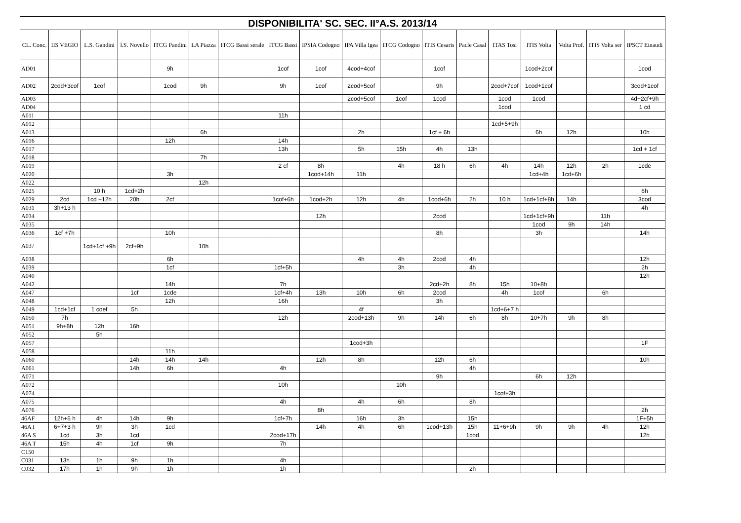| DISPONIBILITA' SC. SEC. II°A.S. 2013/14 | | | | | | | | | | | | | | | | | |
| CL. Conc. | IIS VEGIO | L.S. Gandini | l.S. Novello | ITCG Pandini | LA Piazza | ITCG Bassi serale | ITCG Bassi | IPSIA Codogno | IPA Villa Igea | ITCG Codogno | ITIS Cesaris | Pacle Casal | ITAS Tosi | ITIS Volta | Volta Prof. | ITIS Volta ser | IPSCT Einaudi |
| AD01 | | | | 9h | | | 1cof | 1cof | 4cod+4cof | | 1cof | | | 1cod+2cof | | | 1cod |
| AD02 | 2cod+3cof | 1cof | | 1cod | 9h | | 9h | 1cof | 2cod+5cof | | 9h | | 2cod+7cof | 1cod+1cof | | | 3cod+1cof |
| AD03 | | | | | | | | | 2cod+5cof | 1cof | 1cod | | 1cod | 1cod | | | 4d+2cf+9h |
| AD04 | | | | | | | | | | | | | 1cod | | | | 1 cd |
| A011 | | | | | | | 11h | | | | | | | | | | |
| A012 | | | | | | | | | | | | | 1cd+5+9h | | | | |
| A013 | | | | | 6h | | | | 2h | | 1cf + 6h | | | 6h | 12h | | 10h |
| A016 | | | | 12h | | | 14h | | | | | | | | | | |
| A017 | | | | | | | 13h | | 5h | 15h | 4h | 13h | | | | | 1cd + 1cf |
| A018 | | | | | 7h | | | | | | | | | | | | |
| A019 | | | | | | | 2 cf | 8h | | 4h | 18 h | 6h | 4h | 14h | 12h | 2h | 1cde |
| A020 | | | | 3h | | | | 1cod+14h | 11h | | | | | 1cd+4h | 1cd+6h | | |
| A022 | | | | | 12h | | | | | | | | | | | | |
| A025 | | 10 h | 1cd+2h | | | | | | | | | | | | | | 6h |
| A029 | 2cd | 1cd +12h | 20h | 2cf | | | 1cof+6h | 1cod+2h | 12h | 4h | 1cod+6h | 2h | 10 h | 1cd+1cf+8h | 14h | | 3cod |
| A031 | 3h+13 h | | | | | | | | | | | | | | | | 4h |
| A034 | | | | | | | | 12h | | | 2cod | | | 1cd+1cf+9h | | 11h | |
| A035 | | | | | | | | | | | | | | 1cod | 9h | 14h | |
| A036 | 1cf +7h | | | 10h | | | | | | | 8h | | | 3h | | | 14h |
| A037 | | 1cd+1cf +9h | 2cf+9h | | 10h | | | | | | | | | | | | |
| A038 | | | | 6h | | | | | 4h | 4h | 2cod | 4h | | | | | 12h |
| A039 | | | | 1cf | | | 1cf+5h | | | 3h | | 4h | | | | | 2h |
| A040 | | | | | | | | | | | | | | | | | 12h |
| A042 | | | | 14h | | | 7h | | | | 2cd+2h | 8h | 15h | 10+8h | | | |
| A047 | | | 1cf | 1cde | | | 1cf+4h | 13h | 10h | 6h | 2cod | | 4h | 1cof | | 6h | |
| A048 | | | | 12h | | | 16h | | | | 3h | | | | | | |
| A049 | 1cd+1cf | 1 coef | 5h | | | | | | 4f | | | | 1cd+6+7 h | | | | |
| A050 | 7h | | | | | | 12h | | 2cod+13h | 9h | 14h | 6h | 8h | 10+7h | 9h | 8h | |
| A051 | 9h+8h | 12h | 16h | | | | | | | | | | | | | | |
| A052 | | 5h | | | | | | | | | | | | | | | |
| A057 | | | | | | | | | 1cod+3h | | | | | | | | 1F |
| A058 | | | | 11h | | | | | | | | | | | | | |
| A060 | | | 14h | 14h | 14h | | | 12h | 8h | | 12h | 6h | | | | | 10h |
| A061 | | | 14h | 6h | | | 4h | | | | | 4h | | | | | |
| A071 | | | | | | | | | | | 9h | | | 6h | 12h | | |
| A072 | | | | | | | 10h | | | 10h | | | | | | | |
| A074 | | | | | | | | | | | | | 1cof+3h | | | | |
| A075 | | | | | | | 4h | | 4h | 6h | | 8h | | | | | |
| A076 | | | | | | | | 8h | | | | | | | | | 2h |
| 46AF | 12h+6 h | 4h | 14h | 9h | | | 1cf+7h | | 16h | 3h | | 15h | | | | | 1F+5h |
| 46A I | 6+7+3 h | 9h | 3h | 1cd | | | | 14h | 4h | 6h | 1cod+13h | 15h | 11+6+9h | 9h | 9h | 4h | 12h |
| 46A S | 1cd | 3h | 1cd | | | | 2cod+17h | | | | | 1cod | | | | | 12h |
| 46A T | 15h | 4h | 1cf | 9h | | | 7h | | | | | | | | | | |
| C150 | | | | | | | | | | | | | | | | | |
| C031 | 13h | 1h | 9h | 1h | | | 4h | | | | | | | | | | |
| C032 | 17h | 1h | 9h | 1h | | | 1h | | | | | 2h | | | | | |